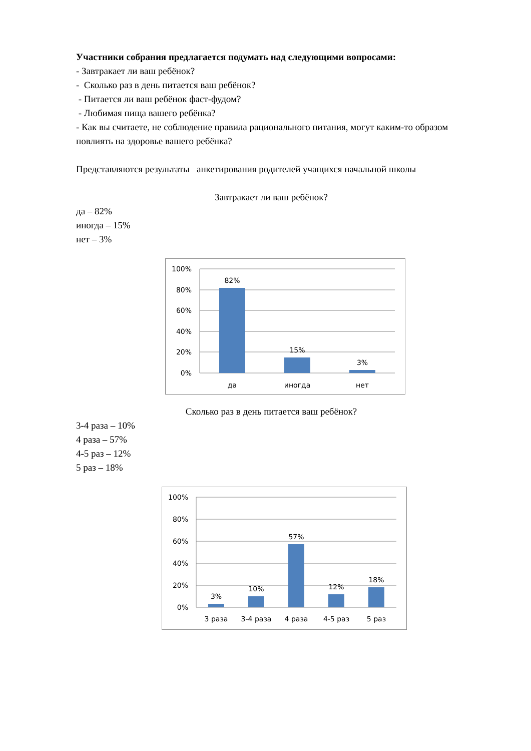Участники собрания предлагается подумать над следующими вопросами:
- Завтракает ли ваш ребёнок?
- Сколько раз в день питается ваш ребёнок?
- Питается ли ваш ребёнок фаст-фудом?
- Любимая пища вашего ребёнка?
- Как вы считаете, не соблюдение правила рационального питания, могут каким-то образом повлиять на здоровье вашего ребёнка?
Представляются результаты анкетирования родителей учащихся начальной школы
Завтракает ли ваш ребёнок?
да – 82%
иногда – 15%
нет – 3%
100%
80%
60%
40%
20%
0%
82%
15%
3%
да
иногда
нет
Сколько раз в день питается ваш ребёнок?
3-4 раза – 10%
4 раза – 57%
4-5 раз – 12%
5 раз – 18%
100%
80%
60%
40%
20%
0%
3%
10%
57%
12%
18%
3 раза
3-4 раза
4 раза
4-5 раз
5 раз